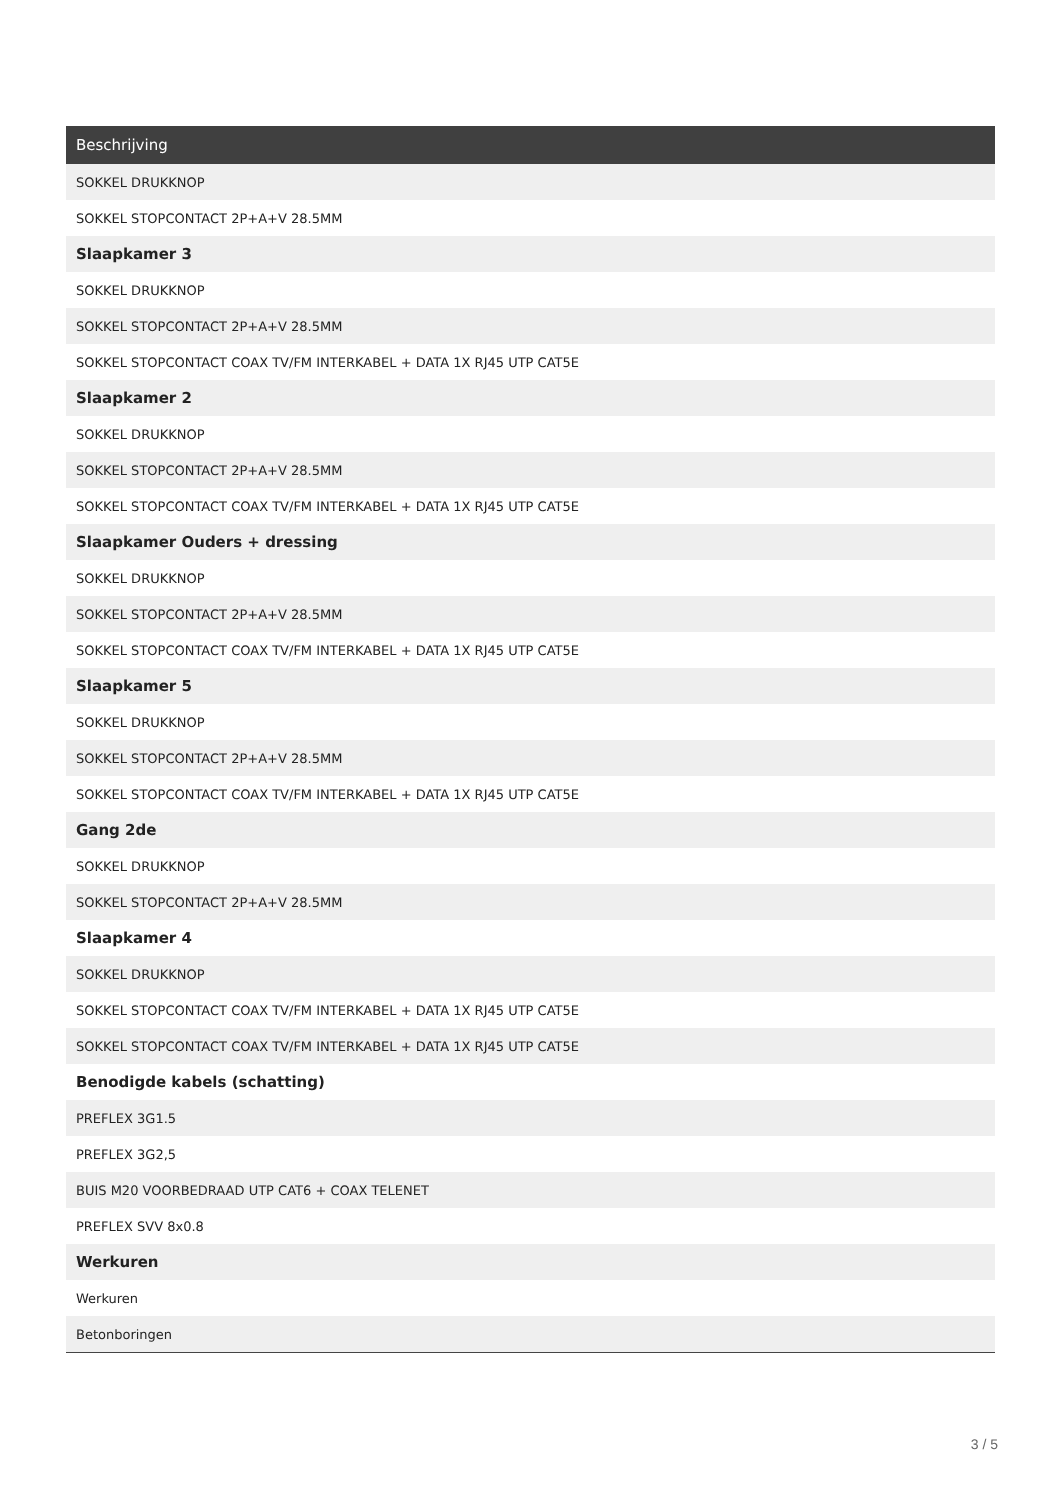| Beschrijving |
| --- |
| SOKKEL DRUKKNOP |
| SOKKEL STOPCONTACT 2P+A+V 28.5MM |
| Slaapkamer 3 |
| SOKKEL DRUKKNOP |
| SOKKEL STOPCONTACT 2P+A+V 28.5MM |
| SOKKEL STOPCONTACT COAX TV/FM INTERKABEL + DATA 1X RJ45 UTP CAT5E |
| Slaapkamer 2 |
| SOKKEL DRUKKNOP |
| SOKKEL STOPCONTACT 2P+A+V 28.5MM |
| SOKKEL STOPCONTACT COAX TV/FM INTERKABEL + DATA 1X RJ45 UTP CAT5E |
| Slaapkamer Ouders + dressing |
| SOKKEL DRUKKNOP |
| SOKKEL STOPCONTACT 2P+A+V 28.5MM |
| SOKKEL STOPCONTACT COAX TV/FM INTERKABEL + DATA 1X RJ45 UTP CAT5E |
| Slaapkamer 5 |
| SOKKEL DRUKKNOP |
| SOKKEL STOPCONTACT 2P+A+V 28.5MM |
| SOKKEL STOPCONTACT COAX TV/FM INTERKABEL + DATA 1X RJ45 UTP CAT5E |
| Gang 2de |
| SOKKEL DRUKKNOP |
| SOKKEL STOPCONTACT 2P+A+V 28.5MM |
| Slaapkamer 4 |
| SOKKEL DRUKKNOP |
| SOKKEL STOPCONTACT COAX TV/FM INTERKABEL + DATA 1X RJ45 UTP CAT5E |
| SOKKEL STOPCONTACT COAX TV/FM INTERKABEL + DATA 1X RJ45 UTP CAT5E |
| Benodigde kabels (schatting) |
| PREFLEX 3G1.5 |
| PREFLEX 3G2,5 |
| BUIS M20 VOORBEDRAAD UTP CAT6 + COAX TELENET |
| PREFLEX SVV 8x0.8 |
| Werkuren |
| Werkuren |
| Betonboringen |
3 / 5